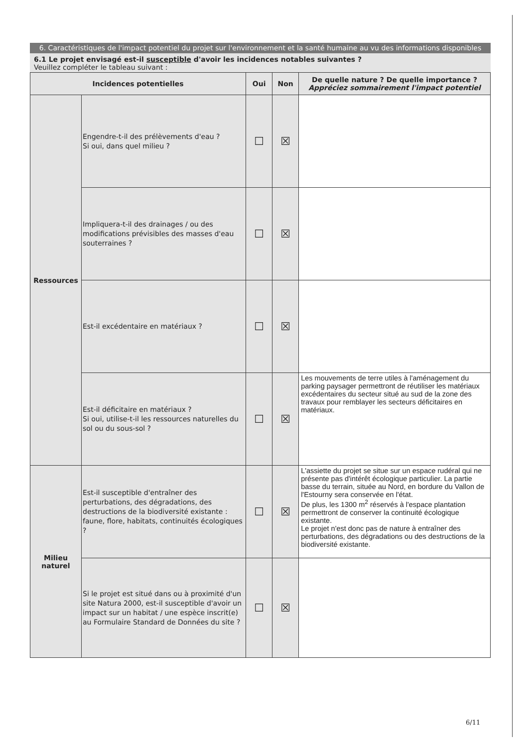6. Caractéristiques de l'impact potentiel du projet sur l'environnement et la santé humaine au vu des informations disponibles
6.1 Le projet envisagé est-il susceptible d'avoir les incidences notables suivantes ?
Veuillez compléter le tableau suivant :
| Incidences potentielles | | Oui | Non | De quelle nature ? De quelle importance ? Appréciez sommairement l'impact potentiel |
| --- | --- | --- | --- | --- |
| Ressources | Engendre-t-il des prélèvements d'eau ? Si oui, dans quel milieu ? | ☐ | ☒ | |
| | Impliquera-t-il des drainages / ou des modifications prévisibles des masses d'eau souterraines ? | ☐ | ☒ | |
| | Est-il excédentaire en matériaux ? | ☐ | ☒ | |
| | Est-il déficitaire en matériaux ? Si oui, utilise-t-il les ressources naturelles du sol ou du sous-sol ? | ☐ | ☒ | Les mouvements de terre utiles à l'aménagement du parking paysager permettront de réutiliser les matériaux excédentaires du secteur situé au sud de la zone des travaux pour remblayer les secteurs déficitaires en matériaux. |
| Milieu naturel | Est-il susceptible d'entraîner des perturbations, des dégradations, des destructions de la biodiversité existante : faune, flore, habitats, continuités écologiques ? | ☐ | ☒ | L'assiette du projet se situe sur un espace rudéral qui ne présente pas d'intérêt écologique particulier. La partie basse du terrain, située au Nord, en bordure du Vallon de l'Estourny sera conservée en l'état. De plus, les 1300 m<sup>2</sup> réservés à l'espace plantation permettront de conserver la continuité écologique existante. Le projet n'est donc pas de nature à entraîner des perturbations, des dégradations ou des destructions de la biodiversité existante. |
| | Si le projet est situé dans ou à proximité d'un site Natura 2000, est-il susceptible d'avoir un impact sur un habitat / une espèce inscrit(e) au Formulaire Standard de Données du site ? | ☐ | ☒ | |
6/11